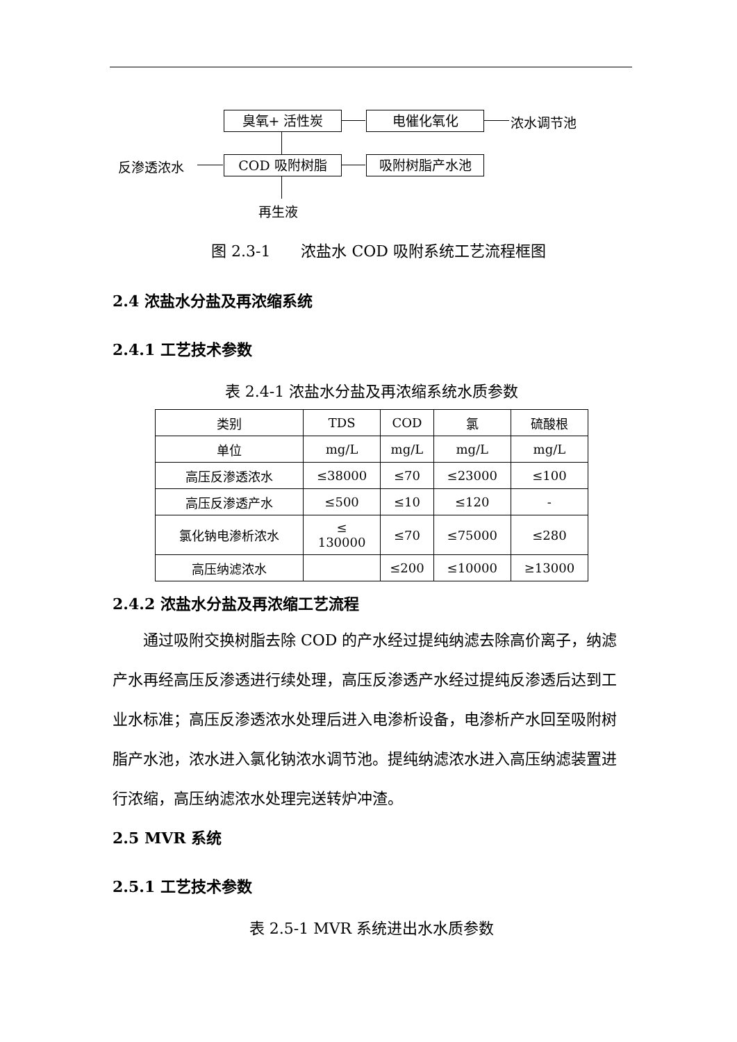臭氧+ 活性炭 电催化氧化 浓水调节池
反渗透浓水 COD 吸附树脂 吸附树脂产水池
再生液
图 2.3-1　　浓盐水 COD 吸附系统工艺流程框图
2.4 浓盐水分盐及再浓缩系统
2.4.1 工艺技术参数
表 2.4-1 浓盐水分盐及再浓缩系统水质参数
| 类别 | TDS | COD | 氯 | 硫酸根 |
| 单位 | mg/L | mg/L | mg/L | mg/L |
| 高压反渗透浓水 | ≤38000 | ≤70 | ≤23000 | ≤100 |
| 高压反渗透产水 | ≤500 | ≤10 | ≤120 | - |
| 氯化钠电渗析浓水 | ≤ 130000 | ≤70 | ≤75000 | ≤280 |
| 高压纳滤浓水 | | ≤200 | ≤10000 | ≥13000 |
2.4.2 浓盐水分盐及再浓缩工艺流程
通过吸附交换树脂去除 COD 的产水经过提纯纳滤去除高价离子，纳滤产水再经高压反渗透进行续处理，高压反渗透产水经过提纯反渗透后达到工业水标准；高压反渗透浓水处理后进入电渗析设备，电渗析产水回至吸附树脂产水池，浓水进入氯化钠浓水调节池。提纯纳滤浓水进入高压纳滤装置进行浓缩，高压纳滤浓水处理完送转炉冲渣。
2.5 MVR 系统
2.5.1 工艺技术参数
表 2.5-1 MVR 系统进出水水质参数